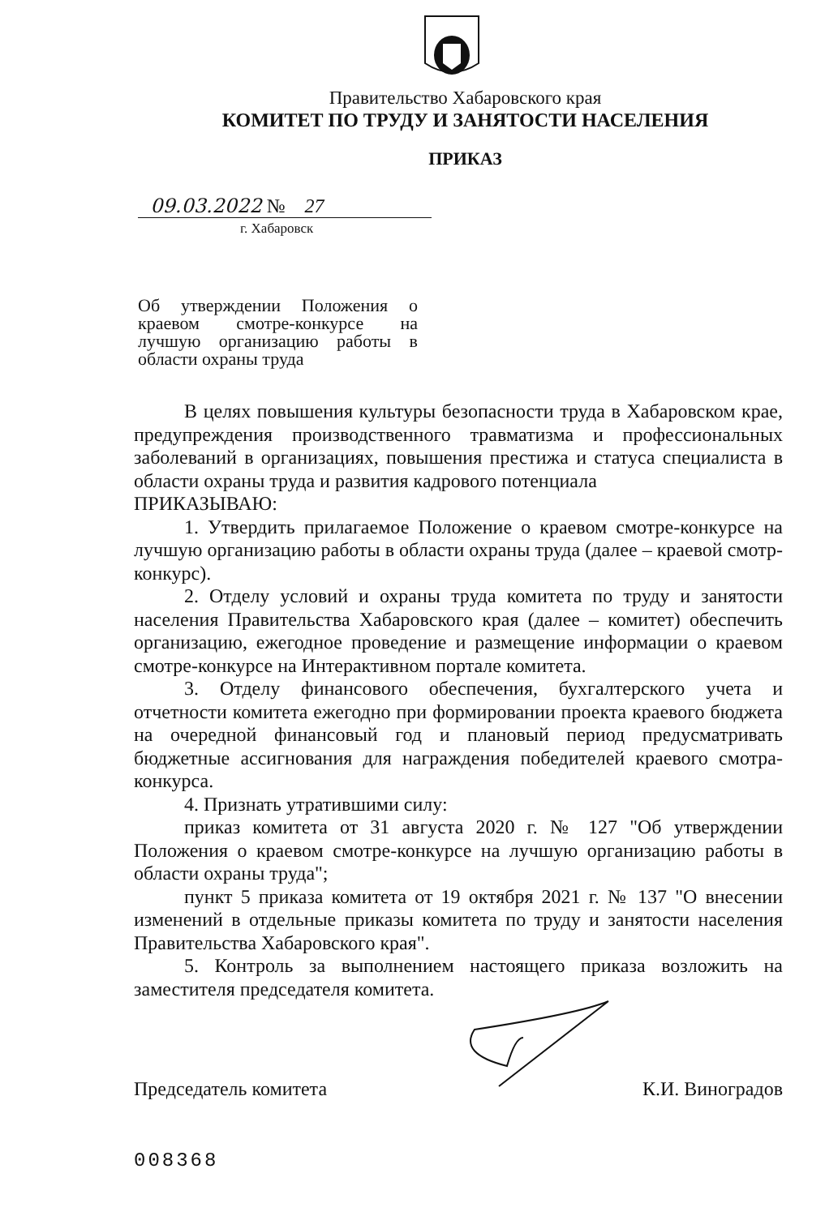Правительство Хабаровского края
КОМИТЕТ ПО ТРУДУ И ЗАНЯТОСТИ НАСЕЛЕНИЯ
ПРИКАЗ
09.03.2022 № 27
г. Хабаровск
Об утверждении Положения о краевом смотре-конкурсе на лучшую организацию работы в области охраны труда
В целях повышения культуры безопасности труда в Хабаровском крае, предупреждения производственного травматизма и профессиональных заболеваний в организациях, повышения престижа и статуса специалиста в области охраны труда и развития кадрового потенциала
ПРИКАЗЫВАЮ:
1. Утвердить прилагаемое Положение о краевом смотре-конкурсе на лучшую организацию работы в области охраны труда (далее – краевой смотр-конкурс).
2. Отделу условий и охраны труда комитета по труду и занятости населения Правительства Хабаровского края (далее – комитет) обеспечить организацию, ежегодное проведение и размещение информации о краевом смотре-конкурсе на Интерактивном портале комитета.
3. Отделу финансового обеспечения, бухгалтерского учета и отчетности комитета ежегодно при формировании проекта краевого бюджета на очередной финансовый год и плановый период предусматривать бюджетные ассигнования для награждения победителей краевого смотра-конкурса.
4. Признать утратившими силу:
приказ комитета от 31 августа 2020 г. № 127 "Об утверждении Положения о краевом смотре-конкурсе на лучшую организацию работы в области охраны труда";
пункт 5 приказа комитета от 19 октября 2021 г. № 137 "О внесении изменений в отдельные приказы комитета по труду и занятости населения Правительства Хабаровского края".
5. Контроль за выполнением настоящего приказа возложить на заместителя председателя комитета.
Председатель комитета К.И. Виноградов
008368